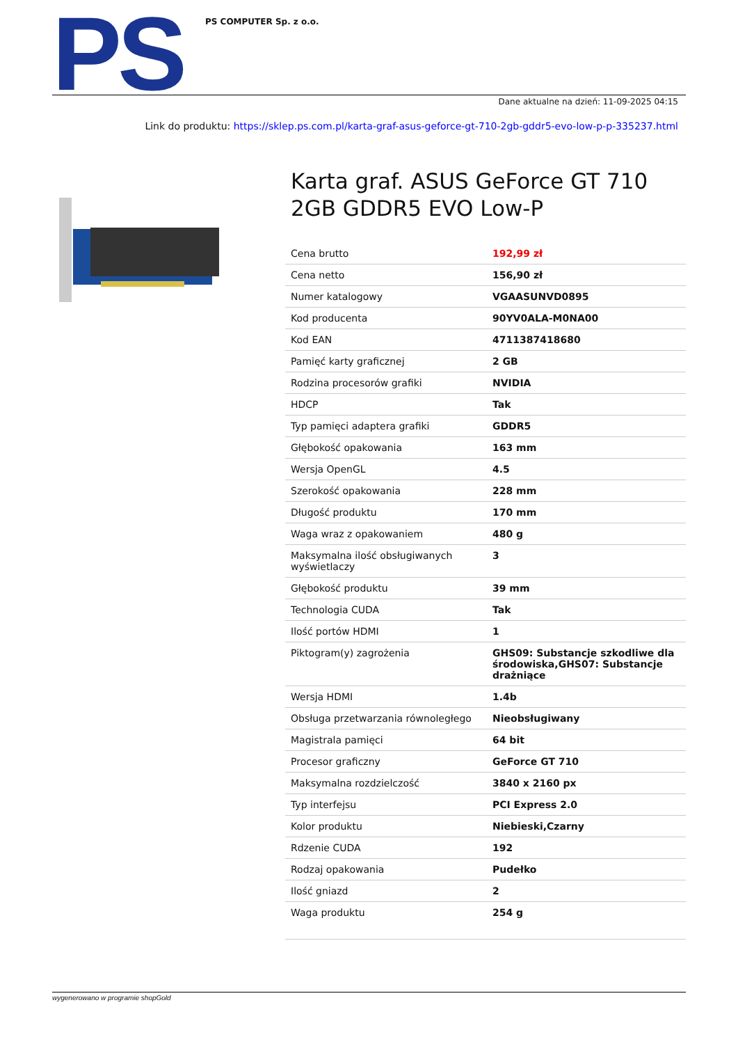PS
PS COMPUTER Sp. z o.o.
Dane aktualne na dzień: 11-09-2025 04:15
Link do produktu: https://sklep.ps.com.pl/karta-graf-asus-geforce-gt-710-2gb-gddr5-evo-low-p-p-335237.html
Karta graf. ASUS GeForce GT 710 2GB GDDR5 EVO Low-P
| Cena brutto | 192,99 zł |
| Cena netto | 156,90 zł |
| Numer katalogowy | VGAASUNVD0895 |
| Kod producenta | 90YV0ALA-M0NA00 |
| Kod EAN | 4711387418680 |
| Pamięć karty graficznej | 2 GB |
| Rodzina procesorów grafiki | NVIDIA |
| HDCP | Tak |
| Typ pamięci adaptera grafiki | GDDR5 |
| Głębokość opakowania | 163 mm |
| Wersja OpenGL | 4.5 |
| Szerokość opakowania | 228 mm |
| Długość produktu | 170 mm |
| Waga wraz z opakowaniem | 480 g |
| Maksymalna ilość obsługiwanych wyświetlaczy | 3 |
| Głębokość produktu | 39 mm |
| Technologia CUDA | Tak |
| Ilość portów HDMI | 1 |
| Piktogram(y) zagrożenia | GHS09: Substancje szkodliwe dla środowiska,GHS07: Substancje drażniące |
| Wersja HDMI | 1.4b |
| Obsługa przetwarzania równoległego | Nieobsługiwany |
| Magistrala pamięci | 64 bit |
| Procesor graficzny | GeForce GT 710 |
| Maksymalna rozdzielczość | 3840 x 2160 px |
| Typ interfejsu | PCI Express 2.0 |
| Kolor produktu | Niebieski,Czarny |
| Rdzenie CUDA | 192 |
| Rodzaj opakowania | Pudełko |
| Ilość gniazd | 2 |
| Waga produktu | 254 g |
wygenerowano w programie shopGold